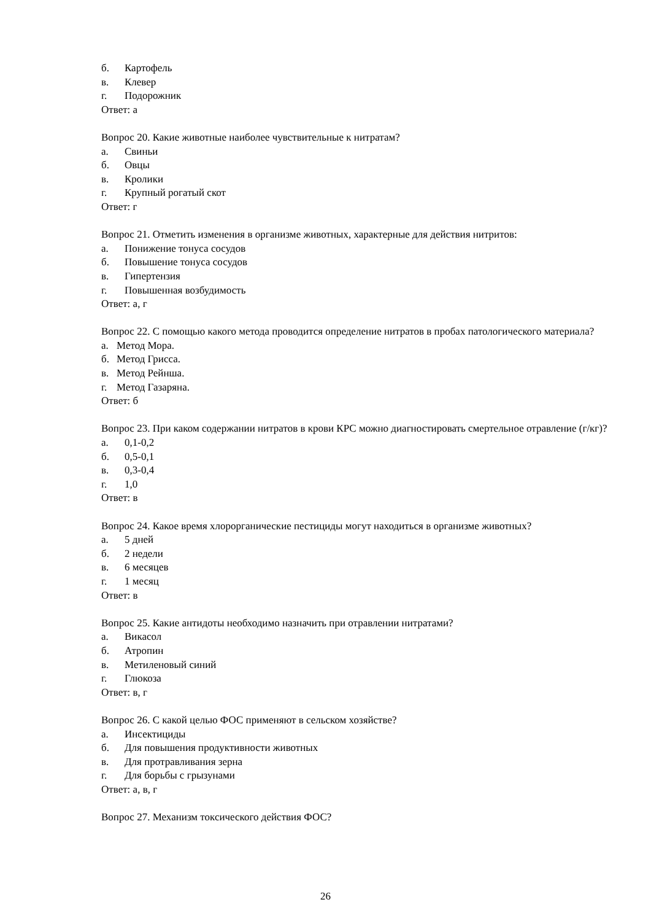б. Картофель
в. Клевер
г. Подорожник
Ответ: а
Вопрос 20. Какие животные наиболее чувствительные к нитратам?
а. Свиньи
б. Овцы
в. Кролики
г. Крупный рогатый скот
Ответ: г
Вопрос 21. Отметить изменения в организме животных, характерные для действия нитритов:
а. Понижение тонуса сосудов
б. Повышение тонуса сосудов
в. Гипертензия
г. Повышенная возбудимость
Ответ: а, г
Вопрос 22. С помощью какого метода проводится определение нитратов в пробах патологического материала?
а. Метод Мора.
б. Метод Грисса.
в. Метод Рейнша.
г. Метод Газаряна.
Ответ: б
Вопрос 23. При каком содержании нитратов в крови КРС можно диагностировать смертельное отравление (г/кг)?
а. 0,1-0,2
б. 0,5-0,1
в. 0,3-0,4
г. 1,0
Ответ: в
Вопрос 24. Какое время хлорорганические пестициды могут находиться в организме животных?
а. 5 дней
б. 2 недели
в. 6 месяцев
г. 1 месяц
Ответ: в
Вопрос 25. Какие антидоты необходимо назначить при отравлении нитратами?
а. Викасол
б. Атропин
в. Метиленовый синий
г. Глюкоза
Ответ: в, г
Вопрос 26. С какой целью ФОС применяют в сельском хозяйстве?
а. Инсектициды
б. Для повышения продуктивности животных
в. Для протравливания зерна
г. Для борьбы с грызунами
Ответ: а, в, г
Вопрос 27. Механизм токсического действия ФОС?
26